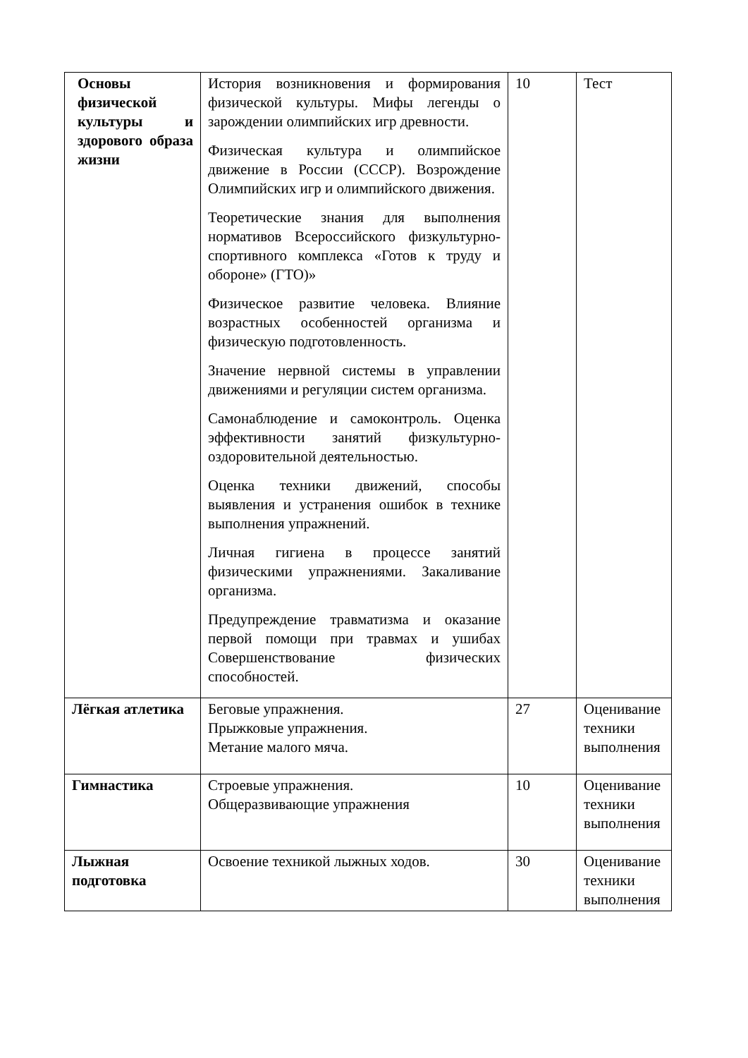| Основы физической культуры и здорового образа жизни | История возникновения и формирования физической культуры. Мифы легенды о зарождении олимпийских игр древности. Физическая культура и олимпийское движение в России (СССР). Возрождение Олимпийских игр и олимпийского движения. Теоретические знания для выполнения нормативов Всероссийского физкультурно-спортивного комплекса «Готов к труду и обороне» (ГТО)» Физическое развитие человека. Влияние возрастных особенностей организма и физическую подготовленность. Значение нервной системы в управлении движениями и регуляции систем организма. Самонаблюдение и самоконтроль. Оценка эффективности занятий физкультурно-оздоровительной деятельностью. Оценка техники движений, способы выявления и устранения ошибок в технике выполнения упражнений. Личная гигиена в процессе занятий физическими упражнениями. Закаливание организма. Предупреждение травматизма и оказание первой помощи при травмах и ушибах Совершенствование физических способностей. | 10 | Тест |
| Лёгкая атлетика | Беговые упражнения. Прыжковые упражнения. Метание малого мяча. | 27 | Оценивание техники выполнения |
| Гимнастика | Строевые упражнения. Общеразвивающие упражнения | 10 | Оценивание техники выполнения |
| Лыжная подготовка | Освоение техникой лыжных ходов. | 30 | Оценивание техники выполнения |